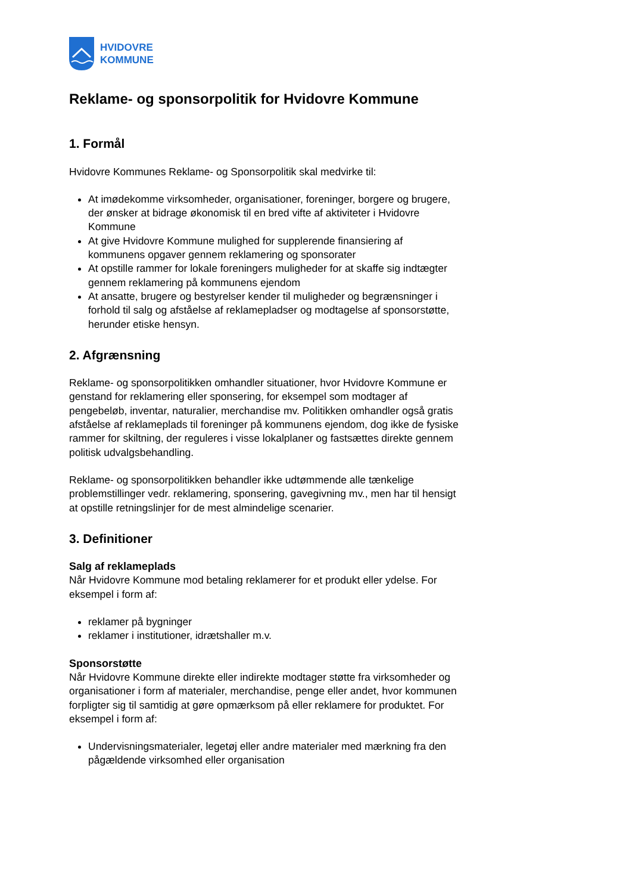HVIDOVRE
KOMMUNE
Reklame- og sponsorpolitik for Hvidovre Kommune
1. Formål
Hvidovre Kommunes Reklame- og Sponsorpolitik skal medvirke til:
At imødekomme virksomheder, organisationer, foreninger, borgere og brugere, der ønsker at bidrage økonomisk til en bred vifte af aktiviteter i Hvidovre Kommune
At give Hvidovre Kommune mulighed for supplerende finansiering af kommunens opgaver gennem reklamering og sponsorater
At opstille rammer for lokale foreningers muligheder for at skaffe sig indtægter gennem reklamering på kommunens ejendom
At ansatte, brugere og bestyrelser kender til muligheder og begrænsninger i forhold til salg og afståelse af reklamepladser og modtagelse af sponsorstøtte, herunder etiske hensyn.
2. Afgrænsning
Reklame- og sponsorpolitikken omhandler situationer, hvor Hvidovre Kommune er genstand for reklamering eller sponsering, for eksempel som modtager af pengebeløb, inventar, naturalier, merchandise mv. Politikken omhandler også gratis afståelse af reklameplads til foreninger på kommunens ejendom, dog ikke de fysiske rammer for skiltning, der reguleres i visse lokalplaner og fastsættes direkte gennem politisk udvalgsbehandling.
Reklame- og sponsorpolitikken behandler ikke udtømmende alle tænkelige problemstillinger vedr. reklamering, sponsering, gavegivning mv., men har til hensigt at opstille retningslinjer for de mest almindelige scenarier.
3. Definitioner
Salg af reklameplads
Når Hvidovre Kommune mod betaling reklamerer for et produkt eller ydelse. For eksempel i form af:
reklamer på bygninger
reklamer i institutioner, idrætshaller m.v.
Sponsorstøtte
Når Hvidovre Kommune direkte eller indirekte modtager støtte fra virksomheder og organisationer i form af materialer, merchandise, penge eller andet, hvor kommunen forpligter sig til samtidig at gøre opmærksom på eller reklamere for produktet. For eksempel i form af:
Undervisningsmaterialer, legetøj eller andre materialer med mærkning fra den pågældende virksomhed eller organisation